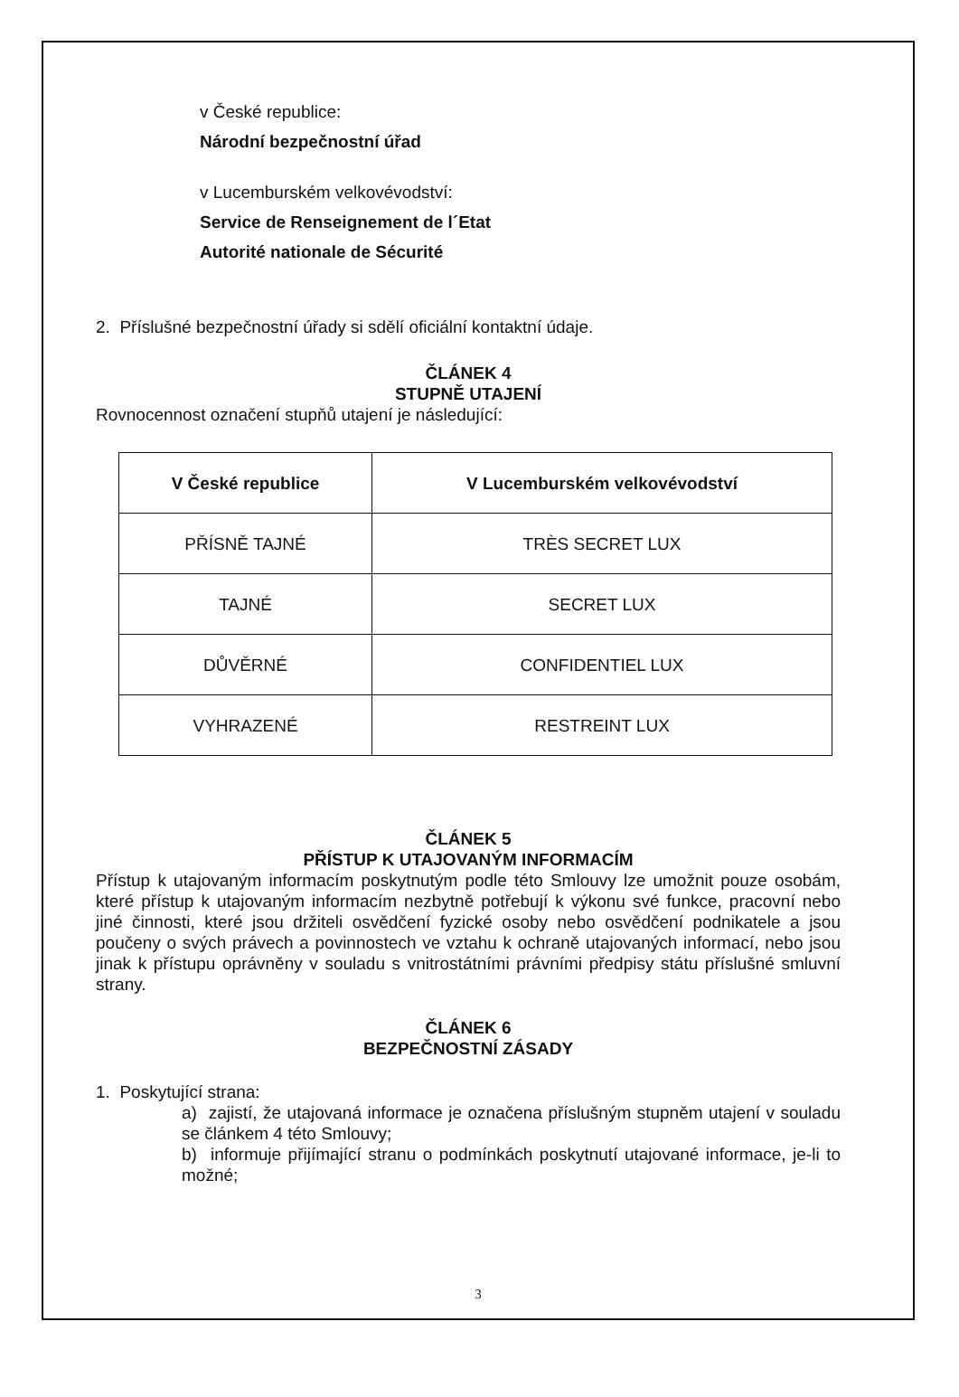v České republice:
Národní bezpečnostní úřad
v Lucemburském velkovévodství:
Service de Renseignement de l´Etat
Autorité nationale de Sécurité
2. Příslušné bezpečnostní úřady si sdělí oficiální kontaktní údaje.
ČLÁNEK 4
STUPNĚ UTAJENÍ
Rovnocennost označení stupňů utajení je následující:
| V České republice | V Lucemburském velkovévodství |
| --- | --- |
| PŘÍSNĚ TAJNÉ | TRÈS SECRET LUX |
| TAJNÉ | SECRET LUX |
| DŮVĚRNÉ | CONFIDENTIEL LUX |
| VYHRAZENÉ | RESTREINT LUX |
ČLÁNEK 5
PŘÍSTUP K UTAJOVANÝM INFORMACÍM
Přístup k utajovaným informacím poskytnutým podle této Smlouvy lze umožnit pouze osobám, které přístup k utajovaným informacím nezbytně potřebují k výkonu své funkce, pracovní nebo jiné činnosti, které jsou držiteli osvědčení fyzické osoby nebo osvědčení podnikatele a jsou poučeny o svých právech a povinnostech ve vztahu k ochraně utajovaných informací, nebo jsou jinak k přístupu oprávněny v souladu s vnitrostátními právními předpisy státu příslušné smluvní strany.
ČLÁNEK 6
BEZPEČNOSTNÍ ZÁSADY
1. Poskytující strana:
a) zajistí, že utajovaná informace je označena příslušným stupněm utajení v souladu se článkem 4 této Smlouvy;
b) informuje přijímající stranu o podmínkách poskytnutí utajované informace, je-li to možné;
3